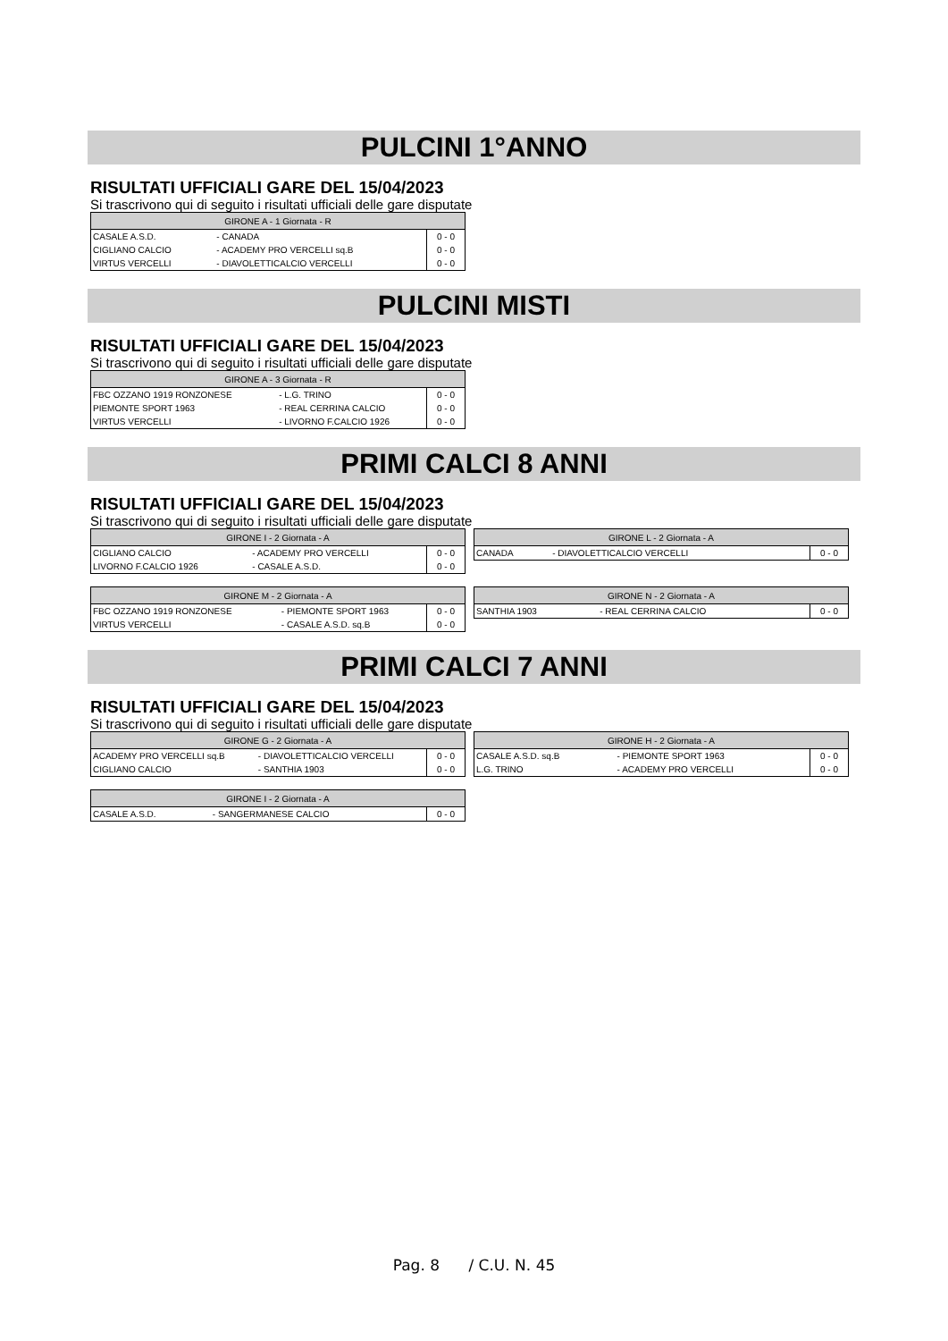PULCINI 1°ANNO
RISULTATI UFFICIALI GARE DEL 15/04/2023
Si trascrivono qui di seguito i risultati ufficiali delle gare disputate
| GIRONE A - 1 Giornata - R | | |
| --- | --- | --- |
| CASALE A.S.D. | - CANADA | 0 - 0 |
| CIGLIANO CALCIO | - ACADEMY PRO VERCELLI sq.B | 0 - 0 |
| VIRTUS VERCELLI | - DIAVOLETTICALCIO VERCELLI | 0 - 0 |
PULCINI MISTI
RISULTATI UFFICIALI GARE DEL 15/04/2023
Si trascrivono qui di seguito i risultati ufficiali delle gare disputate
| GIRONE A - 3 Giornata - R | | |
| --- | --- | --- |
| FBC OZZANO 1919 RONZONESE | - L.G. TRINO | 0 - 0 |
| PIEMONTE SPORT 1963 | - REAL CERRINA CALCIO | 0 - 0 |
| VIRTUS VERCELLI | - LIVORNO F.CALCIO 1926 | 0 - 0 |
PRIMI CALCI 8 ANNI
RISULTATI UFFICIALI GARE DEL 15/04/2023
Si trascrivono qui di seguito i risultati ufficiali delle gare disputate
| GIRONE I - 2 Giornata - A | | |
| --- | --- | --- |
| CIGLIANO CALCIO | - ACADEMY PRO VERCELLI | 0 - 0 |
| LIVORNO F.CALCIO 1926 | - CASALE A.S.D. | 0 - 0 |
| GIRONE L - 2 Giornata - A | | |
| --- | --- | --- |
| CANADA | - DIAVOLETTICALCIO VERCELLI | 0 - 0 |
| GIRONE M - 2 Giornata - A | | |
| --- | --- | --- |
| FBC OZZANO 1919 RONZONESE | - PIEMONTE SPORT 1963 | 0 - 0 |
| VIRTUS VERCELLI | - CASALE A.S.D. sq.B | 0 - 0 |
| GIRONE N - 2 Giornata - A | | |
| --- | --- | --- |
| SANTHIA 1903 | - REAL CERRINA CALCIO | 0 - 0 |
PRIMI CALCI 7 ANNI
RISULTATI UFFICIALI GARE DEL 15/04/2023
Si trascrivono qui di seguito i risultati ufficiali delle gare disputate
| GIRONE G - 2 Giornata - A | | |
| --- | --- | --- |
| ACADEMY PRO VERCELLI sq.B | - DIAVOLETTICALCIO VERCELLI | 0 - 0 |
| CIGLIANO CALCIO | - SANTHIA 1903 | 0 - 0 |
| GIRONE H - 2 Giornata - A | | |
| --- | --- | --- |
| CASALE A.S.D. sq.B | - PIEMONTE SPORT 1963 | 0 - 0 |
| L.G. TRINO | - ACADEMY PRO VERCELLI | 0 - 0 |
| GIRONE I - 2 Giornata - A | | |
| --- | --- | --- |
| CASALE A.S.D. | - SANGERMANESE CALCIO | 0 - 0 |
Pag. 8 / C.U. N. 45